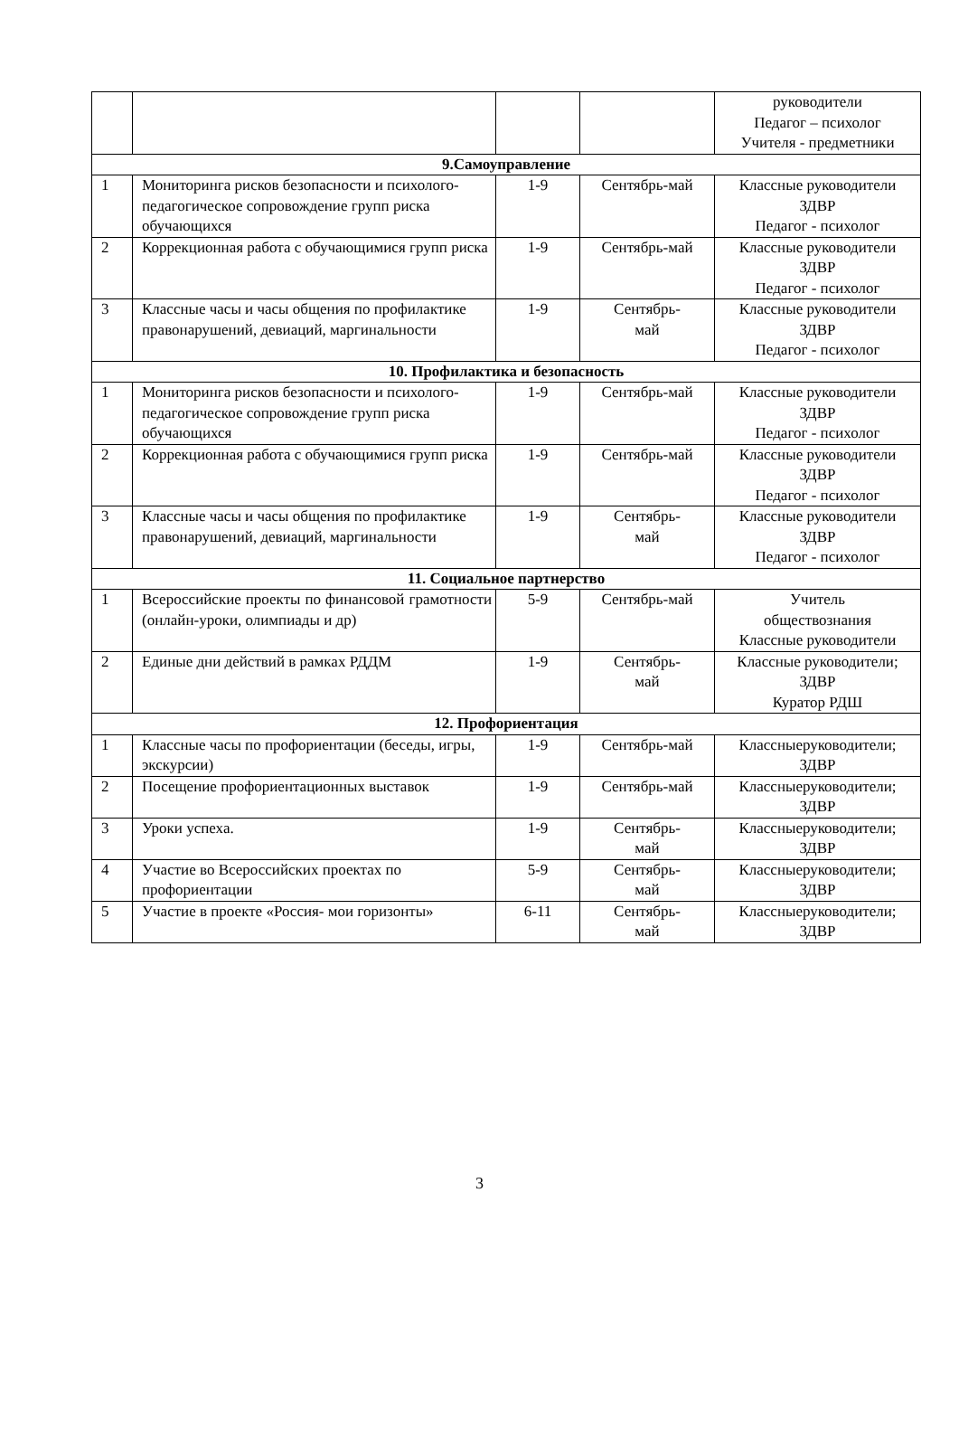| | | | | руководители Педагог – психолог Учителя - предметники |
| 9.Самоуправление | | | | |
| 1 | Мониторинга рисков безопасности и психолого-педагогическое сопровождение групп риска обучающихся | 1-9 | Сентябрь-май | Классные руководители ЗДВР Педагог - психолог |
| 2 | Коррекционная работа с обучающимися групп риска | 1-9 | Сентябрь-май | Классные руководители ЗДВР Педагог - психолог |
| 3 | Классные часы и часы общения по профилактике правонарушений, девиаций, маргинальности | 1-9 | Сентябрь- май | Классные руководители ЗДВР Педагог - психолог |
| 10. Профилактика и безопасность | | | | |
| 1 | Мониторинга рисков безопасности и психолого-педагогическое сопровождение групп риска обучающихся | 1-9 | Сентябрь-май | Классные руководители ЗДВР Педагог - психолог |
| 2 | Коррекционная работа с обучающимися групп риска | 1-9 | Сентябрь-май | Классные руководители ЗДВР Педагог - психолог |
| 3 | Классные часы и часы общения по профилактике правонарушений, девиаций, маргинальности | 1-9 | Сентябрь- май | Классные руководители ЗДВР Педагог - психолог |
| 11. Социальное партнерство | | | | |
| 1 | Всероссийские проекты по финансовой грамотности (онлайн-уроки, олимпиады и др) | 5-9 | Сентябрь-май | Учитель обществознания Классные руководители |
| 2 | Единые дни действий в рамках РДДМ | 1-9 | Сентябрь- май | Классные руководители; ЗДВР Куратор РДШ |
| 12. Профориентация | | | | |
| 1 | Классные часы по профориентации (беседы, игры, экскурсии) | 1-9 | Сентябрь-май | Классныеруководители; ЗДВР |
| 2 | Посещение профориентационных выставок | 1-9 | Сентябрь-май | Классныеруководители; ЗДВР |
| 3 | Уроки успеха. | 1-9 | Сентябрь- май | Классныеруководители; ЗДВР |
| 4 | Участие во Всероссийских проектах по профориентации | 5-9 | Сентябрь- май | Классныеруководители; ЗДВР |
| 5 | Участие в проекте «Россия- мои горизонты» | 6-11 | Сентябрь- май | Классныеруководители; ЗДВР |
3